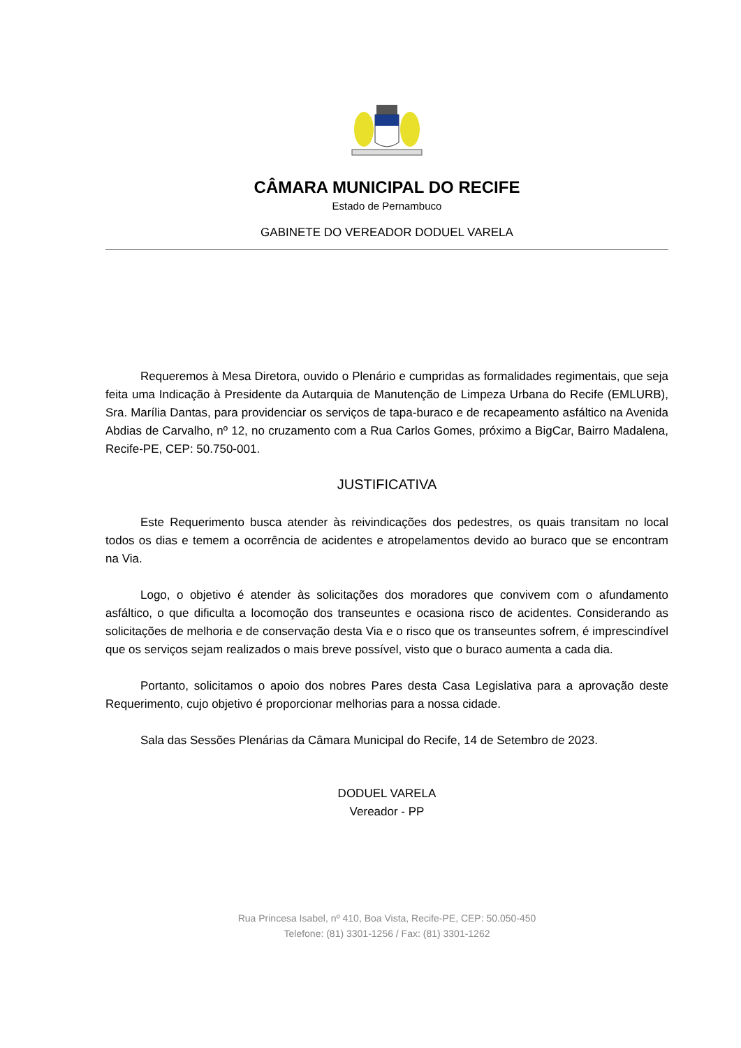CÂMARA MUNICIPAL DO RECIFE
Estado de Pernambuco
GABINETE DO VEREADOR DODUEL VARELA
Requeremos à Mesa Diretora, ouvido o Plenário e cumpridas as formalidades regimentais, que seja feita uma Indicação à Presidente da Autarquia de Manutenção de Limpeza Urbana do Recife (EMLURB), Sra. Marília Dantas, para providenciar os serviços de tapa-buraco e de recapeamento asfáltico na Avenida Abdias de Carvalho, nº 12, no cruzamento com a Rua Carlos Gomes, próximo a BigCar, Bairro Madalena, Recife-PE, CEP: 50.750-001.
JUSTIFICATIVA
Este Requerimento busca atender às reivindicações dos pedestres, os quais transitam no local todos os dias e temem a ocorrência de acidentes e atropelamentos devido ao buraco que se encontram na Via.
Logo, o objetivo é atender às solicitações dos moradores que convivem com o afundamento asfáltico, o que dificulta a locomoção dos transeuntes e ocasiona risco de acidentes. Considerando as solicitações de melhoria e de conservação desta Via e o risco que os transeuntes sofrem, é imprescindível que os serviços sejam realizados o mais breve possível, visto que o buraco aumenta a cada dia.
Portanto, solicitamos o apoio dos nobres Pares desta Casa Legislativa para a aprovação deste Requerimento, cujo objetivo é proporcionar melhorias para a nossa cidade.
Sala das Sessões Plenárias da Câmara Municipal do Recife, 14 de Setembro de 2023.
DODUEL VARELA
Vereador - PP
Rua Princesa Isabel, nº 410, Boa Vista, Recife-PE, CEP: 50.050-450
Telefone: (81) 3301-1256 / Fax: (81) 3301-1262